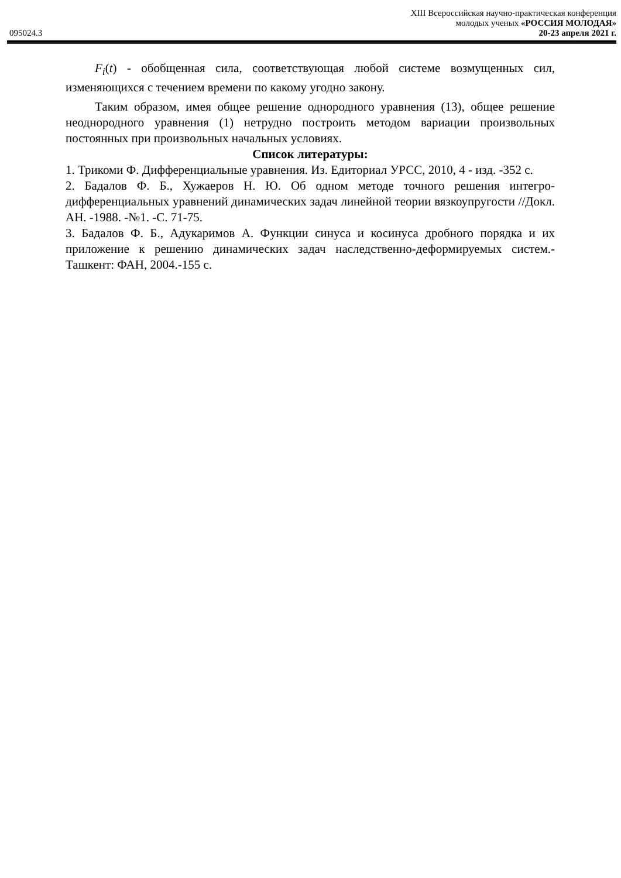XIII Всероссийская научно-практическая конференция
молодых ученых «РОССИЯ МОЛОДАЯ»
095024.3 20-23 апреля 2021 г.
F<sub>i</sub>(t) - обобщенная сила, соответствующая любой системе возмущенных сил, изменяющихся с течением времени по какому угодно закону.
Таким образом, имея общее решение однородного уравнения (13), общее решение неоднородного уравнения (1) нетрудно построить методом вариации произвольных постоянных при произвольных начальных условиях.
Список литературы:
1. Трикоми Ф. Дифференциальные уравнения. Из. Едиториал УРСС, 2010, 4 - изд. -352 с.
2. Бадалов Ф. Б., Хужаеров Н. Ю. Об одном методе точного решения интегро-дифференциальных уравнений динамических задач линейной теории вязкоупругости //Докл. АН. -1988. -№1. -С. 71-75.
3. Бадалов Ф. Б., Адукаримов А. Функции синуса и косинуса дробного порядка и их приложение к решению динамических задач наследственно-деформируемых систем.- Ташкент: ФАН, 2004.-155 с.